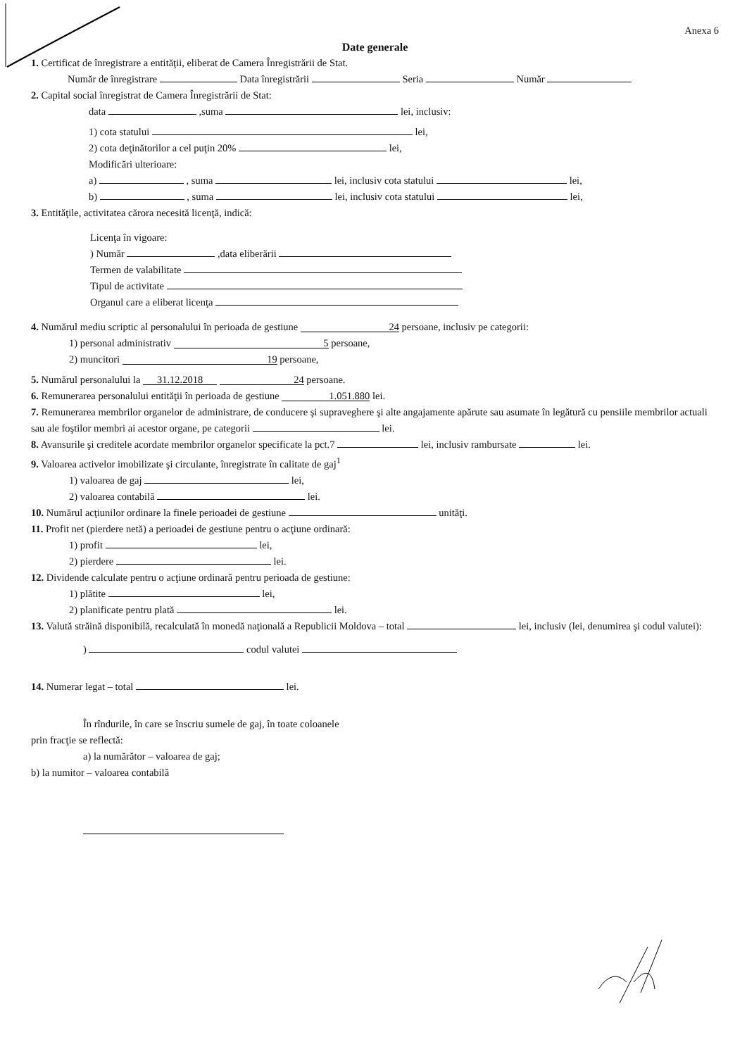Anexa 6
Date generale
1. Certificat de înregistrare a entităţii, eliberat de Camera Înregistrării de Stat.
Număr de înregistrare Data înregistrării Seria Număr
2. Capital social înregistrat de Camera Înregistrării de Stat:
data ,suma lei, inclusiv:
1) cota statului lei,
2) cota deţinătorilor a cel puţin 20% lei,
Modificări ulterioare:
a) , suma lei, inclusiv cota statului lei,
b) , suma lei, inclusiv cota statului lei,
3. Entităţile, activitatea cărora necesită licenţă, indică:
Licenţa în vigoare:
) Număr ,data eliberării
Termen de valabilitate
Tipul de activitate
Organul care a eliberat licenţa
4. Numărul mediu scriptic al personalului în perioada de gestiune 24 persoane, inclusiv pe categorii:
1) personal administrativ 5 persoane,
2) muncitori 19 persoane,
5. Numărul personalului la 31.12.2018 24 persoane.
6. Remunerarea personalului entităţii în perioada de gestiune 1.051.880 lei.
7. Remunerarea membrilor organelor de administrare, de conducere şi supraveghere şi alte angajamente apărute sau asumate în legătură cu pensiile membrilor actuali sau ale foştilor membri ai acestor organe, pe categorii lei.
8. Avansurile şi creditele acordate membrilor organelor specificate la pct.7 lei, inclusiv rambursate lei.
9. Valoarea activelor imobilizate şi circulante, înregistrate în calitate de gaj<sup>1</sup>
1) valoarea de gaj lei,
2) valoarea contabilă lei.
10. Numărul acţiunilor ordinare la finele perioadei de gestiune unităţi.
11. Profit net (pierdere netă) a perioadei de gestiune pentru o acţiune ordinară:
1) profit lei,
2) pierdere lei.
12. Dividende calculate pentru o acţiune ordinară pentru perioada de gestiune:
1) plătite lei,
2) planificate pentru plată lei.
13. Valută străină disponibilă, recalculată în monedă naţională a Republicii Moldova – total lei, inclusiv (lei, denumirea şi codul valutei):
) codul valutei
14. Numerar legat – total lei.
În rîndurile, în care se înscriu sumele de gaj, în toate coloanele
prin fracţie se reflectă:
a) la numărător – valoarea de gaj;
b) la numitor – valoarea contabilă